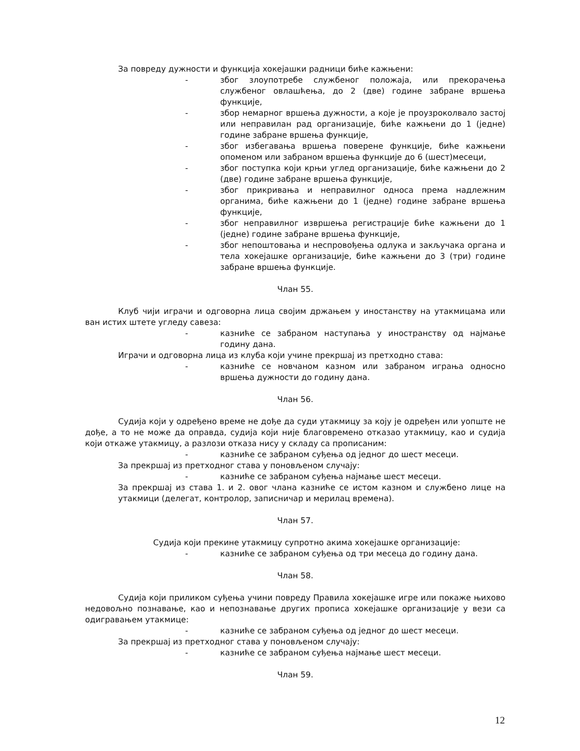За повреду дужности и функција хокејашки радници биће кажњени:
- због злоупотребе службеног положаја, или прекорачења службеног овлашћења, до 2 (две) године забране вршења функције,
- збор немарног вршења дужности, а које је проузроколвало застој или неправилан рад организације, биће кажњени до 1 (једне) године забране вршења функције,
- због избегавања вршења поверене функције, биће кажњени опоменом или забраном вршења функције до 6 (шест)месеци,
- због поступка који крњи углед организације, биће кажњени до 2 (две) године забране вршења функције,
- због прикривања и неправилног односа према надлежним органима, биће кажњени до 1 (једне) године забране вршења функције,
- због неправилног извршења регистрације биће кажњени до 1 (једне) године забране вршења функције,
- због непоштовања и неспровођења одлука и закључака органа и тела хокејашке организације, биће кажњени до 3 (три) године забране вршења функције.
Члан 55.
Клуб чији играчи и одговорна лица својим држањем у иностанству на утакмицама или ван истих штете угледу савеза:
- казниће се забраном наступања у иностранству од најмање годину дана.
Играчи и одговорна лица из клуба који учине прекршај из претходно става:
- казниће се новчаном казном или забраном играња односно вршења дужности до годину дана.
Члан 56.
Судија који у одређено време не дође да суди утакмицу за коју је одређен или уопште не дође, а то не може да оправда, судија који није благовремено отказао утакмицу, као и судија који откаже утакмицу, а разлози отказа нису у складу са прописаним:
- казниће се забраном суђења од једног до шест месеци.
За прекршај из претходног става у поновљеном случају:
- казниће се забраном суђења најмање шест месеци.
За прекршај из става 1. и 2. овог члана казниће се истом казном и службено лице на утакмици (делегат, контролор, записничар и мерилац времена).
Члан 57.
Судија који прекине утакмицу супротно акима хокејашке организације:
- казниће се забраном суђења од три месеца до годину дана.
Члан 58.
Судија који приликом суђења учини повреду Правила хокејашке игре или покаже њихово недовољно познавање, као и непознавање других прописа хокејашке организације у вези са одигравањем утакмице:
- казниће се забраном суђења од једног до шест месеци.
За прекршај из претходног става у поновљеном случају:
- казниће се забраном суђења најмање шест месеци.
Члан 59.
12